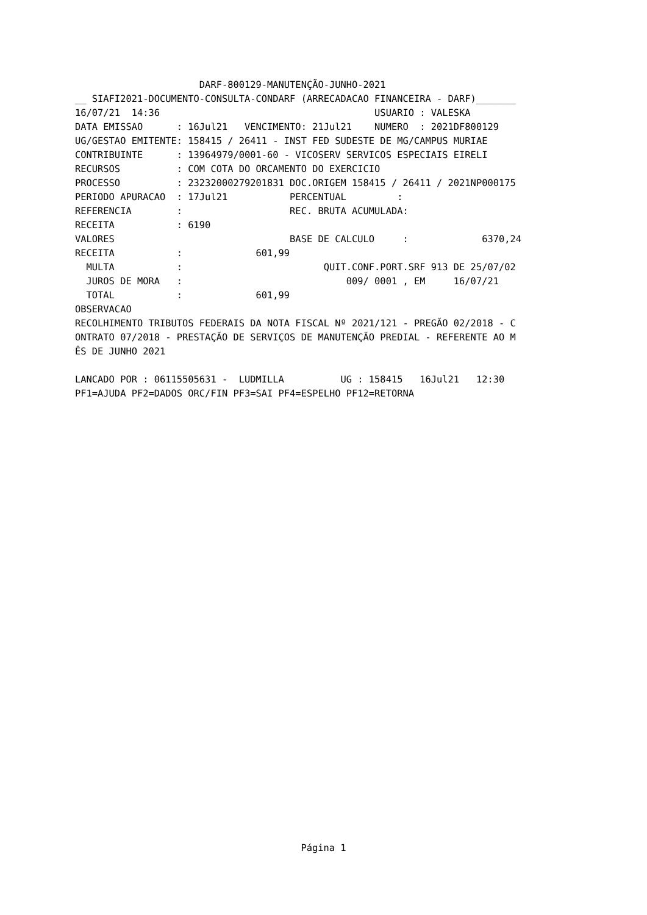DARF-800129-MANUTENÇÃO-JUNHO-2021
__ SIAFI2021-DOCUMENTO-CONSULTA-CONDARF (ARRECADACAO FINANCEIRA - DARF)_______
16/07/21  14:36                                      USUARIO : VALESKA
DATA EMISSAO      : 16Jul21   VENCIMENTO: 21Jul21    NUMERO  : 2021DF800129
UG/GESTAO EMITENTE: 158415 / 26411 - INST FED SUDESTE DE MG/CAMPUS MURIAE
CONTRIBUINTE      : 13964979/0001-60 - VICOSERV SERVICOS ESPECIAIS EIRELI
RECURSOS          : COM COTA DO ORCAMENTO DO EXERCICIO
PROCESSO          : 23232000279201831 DOC.ORIGEM 158415 / 26411 / 2021NP000175
PERIODO APURACAO  : 17Jul21           PERCENTUAL         :
REFERENCIA        :                   REC. BRUTA ACUMULADA:
RECEITA           : 6190
VALORES                               BASE DE CALCULO     :             6370,24
RECEITA           :             601,99
  MULTA           :                         QUIT.CONF.PORT.SRF 913 DE 25/07/02
  JUROS DE MORA   :                             009/ 0001 , EM     16/07/21
  TOTAL           :             601,99
OBSERVACAO
RECOLHIMENTO TRIBUTOS FEDERAIS DA NOTA FISCAL Nº 2021/121 - PREGÃO 02/2018 - C
ONTRATO 07/2018 - PRESTAÇÃO DE SERVIÇOS DE MANUTENÇÃO PREDIAL - REFERENTE AO M
ÊS DE JUNHO 2021

LANCADO POR : 06115505631 -  LUDMILLA          UG : 158415   16Jul21   12:30
PF1=AJUDA PF2=DADOS ORC/FIN PF3=SAI PF4=ESPELHO PF12=RETORNA
Página 1